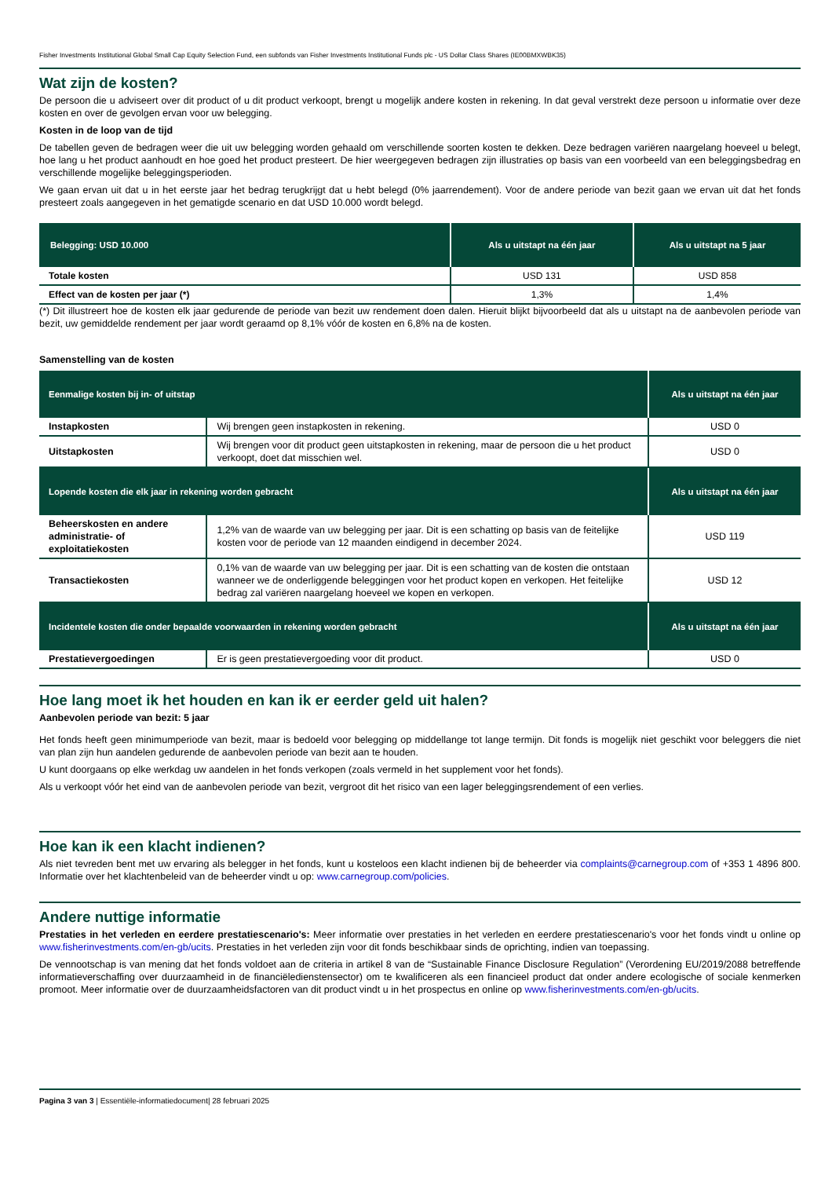Fisher Investments Institutional Global Small Cap Equity Selection Fund, een subfonds van Fisher Investments Institutional Funds plc - US Dollar Class Shares (IE00BMXWBK35)
Wat zijn de kosten?
De persoon die u adviseert over dit product of u dit product verkoopt, brengt u mogelijk andere kosten in rekening. In dat geval verstrekt deze persoon u informatie over deze kosten en over de gevolgen ervan voor uw belegging.
Kosten in de loop van de tijd
De tabellen geven de bedragen weer die uit uw belegging worden gehaald om verschillende soorten kosten te dekken. Deze bedragen variëren naargelang hoeveel u belegt, hoe lang u het product aanhoudt en hoe goed het product presteert. De hier weergegeven bedragen zijn illustraties op basis van een voorbeeld van een beleggingsbedrag en verschillende mogelijke beleggingsperioden.
We gaan ervan uit dat u in het eerste jaar het bedrag terugkrijgt dat u hebt belegd (0% jaarrendement). Voor de andere periode van bezit gaan we ervan uit dat het fonds presteert zoals aangegeven in het gematigde scenario en dat USD 10.000 wordt belegd.
| Belegging: USD 10.000 | Als u uitstapt na één jaar | Als u uitstapt na 5 jaar |
| --- | --- | --- |
| Totale kosten | USD 131 | USD 858 |
| Effect van de kosten per jaar (*) | 1,3% | 1,4% |
(*) Dit illustreert hoe de kosten elk jaar gedurende de periode van bezit uw rendement doen dalen. Hieruit blijkt bijvoorbeeld dat als u uitstapt na de aanbevolen periode van bezit, uw gemiddelde rendement per jaar wordt geraamd op 8,1% vóór de kosten en 6,8% na de kosten.
Samenstelling van de kosten
| Eenmalige kosten bij in- of uitstap | | Als u uitstapt na één jaar |
| --- | --- | --- |
| Instapkosten | Wij brengen geen instapkosten in rekening. | USD 0 |
| Uitstapkosten | Wij brengen voor dit product geen uitstapkosten in rekening, maar de persoon die u het product verkoopt, doet dat misschien wel. | USD 0 |
| Lopende kosten die elk jaar in rekening worden gebracht | | Als u uitstapt na één jaar |
| Beheerskosten en andere administratie- of exploitatiekosten | 1,2% van de waarde van uw belegging per jaar. Dit is een schatting op basis van de feitelijke kosten voor de periode van 12 maanden eindigend in december 2024. | USD 119 |
| Transactiekosten | 0,1% van de waarde van uw belegging per jaar. Dit is een schatting van de kosten die ontstaan wanneer we de onderliggende beleggingen voor het product kopen en verkopen. Het feitelijke bedrag zal variëren naargelang hoeveel we kopen en verkopen. | USD 12 |
| Incidentele kosten die onder bepaalde voorwaarden in rekening worden gebracht | | Als u uitstapt na één jaar |
| Prestatievergoedingen | Er is geen prestatievergoeding voor dit product. | USD 0 |
Hoe lang moet ik het houden en kan ik er eerder geld uit halen?
Aanbevolen periode van bezit: 5 jaar
Het fonds heeft geen minimumperiode van bezit, maar is bedoeld voor belegging op middellange tot lange termijn. Dit fonds is mogelijk niet geschikt voor beleggers die niet van plan zijn hun aandelen gedurende de aanbevolen periode van bezit aan te houden.
U kunt doorgaans op elke werkdag uw aandelen in het fonds verkopen (zoals vermeld in het supplement voor het fonds).
Als u verkoopt vóór het eind van de aanbevolen periode van bezit, vergroot dit het risico van een lager beleggingsrendement of een verlies.
Hoe kan ik een klacht indienen?
Als niet tevreden bent met uw ervaring als belegger in het fonds, kunt u kosteloos een klacht indienen bij de beheerder via complaints@carnegroup.com of +353 1 4896 800. Informatie over het klachtenbeleid van de beheerder vindt u op: www.carnegroup.com/policies.
Andere nuttige informatie
Prestaties in het verleden en eerdere prestatiescenario's: Meer informatie over prestaties in het verleden en eerdere prestatiescenario's voor het fonds vindt u online op www.fisherinvestments.com/en-gb/ucits. Prestaties in het verleden zijn voor dit fonds beschikbaar sinds de oprichting, indien van toepassing.
De vennootschap is van mening dat het fonds voldoet aan de criteria in artikel 8 van de “Sustainable Finance Disclosure Regulation” (Verordening EU/2019/2088 betreffende informatieverschaffing over duurzaamheid in de financiëledienstensector) om te kwalificeren als een financieel product dat onder andere ecologische of sociale kenmerken promoot. Meer informatie over de duurzaamheidsfactoren van dit product vindt u in het prospectus en online op www.fisherinvestments.com/en-gb/ucits.
Pagina 3 van 3 | Essentiële-informatiedocument| 28 februari 2025